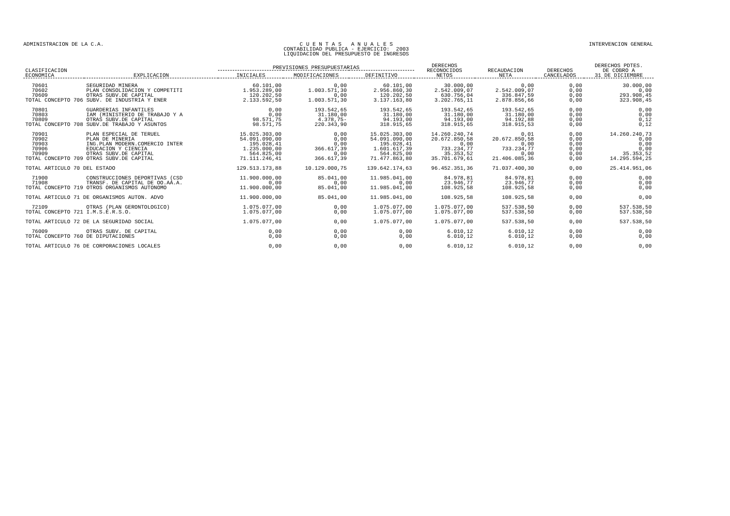ADMINISTRACION DE LA C.A. C U E N T A S A N U A L E S
CONTABILIDAD PUBLICA - EJERCICIO: 2003
LIQUIDACION DEL PRESUPUESTO DE INGRESOS
INTERVENCION GENERAL
| CLASIFICACION ECONOMICA | EXPLICACION | PREVISIONES PRESUPUESTARIAS | | | DERECHOS RECONOCIDOS NETOS | RECAUDACION NETA | DERECHOS CANCELADOS | DERECHOS PDTES. DE COBRO A 31 DE DICIEMBRE |
| --- | --- | --- | --- | --- | --- | --- | --- | --- |
| | | INICIALES | MODIFICACIONES | DEFINITIVO | | | | |
| 70601 | SEGURIDAD MINERA | 60.101,00 | 0,00 | 60.101,00 | 30.000,00 | 0,00 | 0,00 | 30.000,00 |
| 70602 | PLAN CONSOLIDACION Y COMPETITI | 1.953.289,00 | 1.003.571,30 | 2.956.860,30 | 2.542.009,07 | 2.542.009,07 | 0,00 | 0,00 |
| 70609 | OTRAS SUBV.DE CAPITAL | 120.202,50 | 0,00 | 120.202,50 | 630.756,04 | 336.847,59 | 0,00 | 293.908,45 |
| TOTAL CONCEPTO 706 SUBV. DE INDUSTRIA Y ENER | | 2.133.592,50 | 1.003.571,30 | 3.137.163,80 | 3.202.765,11 | 2.878.856,66 | 0,00 | 323.908,45 |
| 70801 | GUARDERIAS INFANTILES | 0,00 | 193.542,65 | 193.542,65 | 193.542,65 | 193.542,65 | 0,00 | 0,00 |
| 70803 | IAM (MINISTERIO DE TRABAJO Y A | 0,00 | 31.180,00 | 31.180,00 | 31.180,00 | 31.180,00 | 0,00 | 0,00 |
| 70809 | OTRAS SUBV.DE CAPITAL | 98.571,75 | 4.378,75- | 94.193,00 | 94.193,00 | 94.192,88 | 0,00 | 0,12 |
| TOTAL CONCEPTO 708 SUBV.DE TRABAJO Y ASUNTOS | | 98.571,75 | 220.343,90 | 318.915,65 | 318.915,65 | 318.915,53 | 0,00 | 0,12 |
| 70901 | PLAN ESPECIAL DE TERUEL | 15.025.303,00 | 0,00 | 15.025.303,00 | 14.260.240,74 | 0,01 | 0,00 | 14.260.240,73 |
| 70902 | PLAN DE MINERIA | 54.091.090,00 | 0,00 | 54.091.090,00 | 20.672.850,58 | 20.672.850,58 | 0,00 | 0,00 |
| 70903 | ING.PLAN MODERN.COMERCIO INTER | 195.028,41 | 0,00 | 195.028,41 | 0,00 | 0,00 | 0,00 | 0,00 |
| 70906 | EDUCACION Y CIENCIA | 1.235.000,00 | 366.617,39 | 1.601.617,39 | 733.234,77 | 733.234,77 | 0,00 | 0,00 |
| 70909 | OTRAS SUBV.DE CAPITAL | 564.825,00 | 0,00 | 564.825,00 | 35.353,52 | 0,00 | 0,00 | 35.353,52 |
| TOTAL CONCEPTO 709 OTRAS SUBV.DE CAPITAL | | 71.111.246,41 | 366.617,39 | 71.477.863,80 | 35.701.679,61 | 21.406.085,36 | 0,00 | 14.295.594,25 |
| TOTAL ARTICULO 70 DEL ESTADO | | 129.513.173,88 | 10.129.000,75 | 139.642.174,63 | 96.452.351,36 | 71.037.400,30 | 0,00 | 25.414.951,06 |
| 71900 | CONSTRUCCIONES DEPORTIVAS (CSD | 11.900.000,00 | 85.041,00 | 11.985.041,00 | 84.978,81 | 84.978,81 | 0,00 | 0,00 |
| 71908 | TRANSF. DE CAPITAL DE OO.AA.A. | 0,00 | 0,00 | 0,00 | 23.946,77 | 23.946,77 | 0,00 | 0,00 |
| TOTAL CONCEPTO 719 OTROS ORGANISMOS AUTONOMO | | 11.900.000,00 | 85.041,00 | 11.985.041,00 | 108.925,58 | 108.925,58 | 0,00 | 0,00 |
| TOTAL ARTICULO 71 DE ORGANISMOS AUTON. ADVO | | 11.900.000,00 | 85.041,00 | 11.985.041,00 | 108.925,58 | 108.925,58 | 0,00 | 0,00 |
| 72109 | OTRAS (PLAN GERONTOLOGICO) | 1.075.077,00 | 0,00 | 1.075.077,00 | 1.075.077,00 | 537.538,50 | 0,00 | 537.538,50 |
| TOTAL CONCEPTO 721 I.M.S.E.R.S.O. | | 1.075.077,00 | 0,00 | 1.075.077,00 | 1.075.077,00 | 537.538,50 | 0,00 | 537.538,50 |
| TOTAL ARTICULO 72 DE LA SEGURIDAD SOCIAL | | 1.075.077,00 | 0,00 | 1.075.077,00 | 1.075.077,00 | 537.538,50 | 0,00 | 537.538,50 |
| 76009 | OTRAS SUBV. DE CAPITAL | 0,00 | 0,00 | 0,00 | 6.010,12 | 6.010,12 | 0,00 | 0,00 |
| TOTAL CONCEPTO 760 DE DIPUTACIONES | | 0,00 | 0,00 | 0,00 | 6.010,12 | 6.010,12 | 0,00 | 0,00 |
| TOTAL ARTICULO 76 DE CORPORACIONES LOCALES | | 0,00 | 0,00 | 0,00 | 6.010,12 | 6.010,12 | 0,00 | 0,00 |